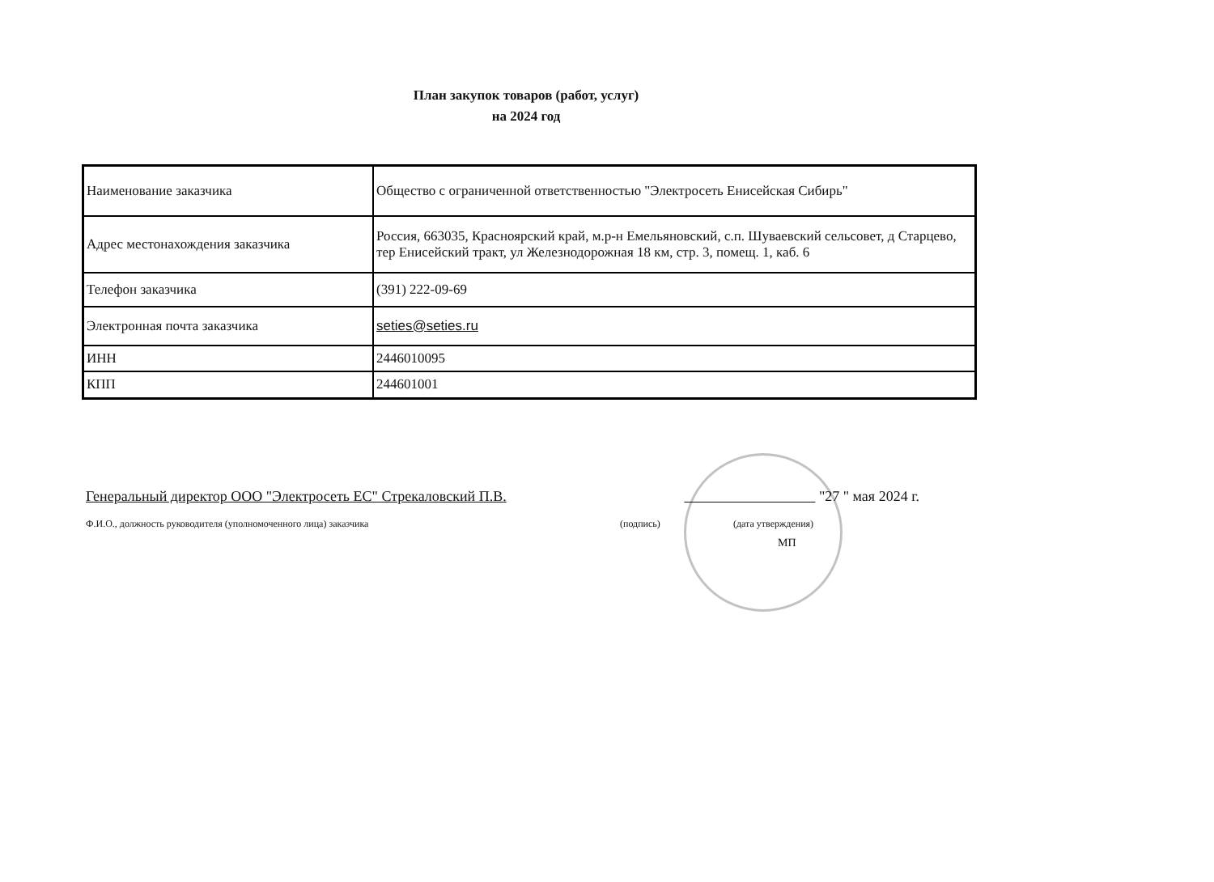План закупок товаров (работ, услуг)
на 2024 год
| Наименование заказчика | Общество с ограниченной ответственностью "Электросеть Енисейская Сибирь" |
| Адрес местонахождения заказчика | Россия, 663035, Красноярский край, м.р-н Емельяновский, с.п. Шуваевский сельсовет, д Старцево, тер Енисейский тракт, ул Железнодорожная 18 км, стр. 3, помещ. 1, каб. 6 |
| Телефон заказчика | (391) 222-09-69 |
| Электронная почта заказчика | seties@seties.ru |
| ИНН | 2446010095 |
| КПП | 244601001 |
Генеральный директор ООО "Электросеть ЕС" Стрекаловский П.В. "27 " мая 2024 г.
Ф.И.О., должность руководителя (уполномоченного лица) заказчика (подпись) (дата утверждения)
МП